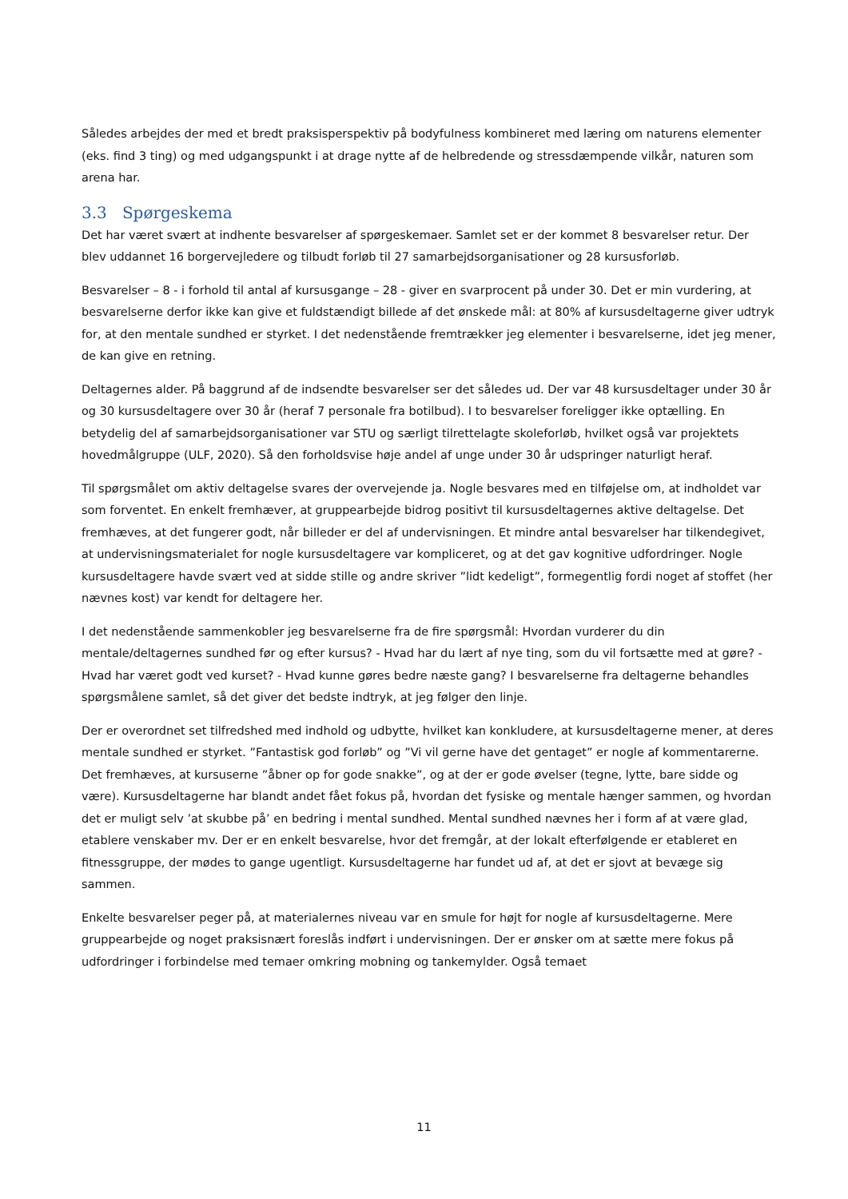Således arbejdes der med et bredt praksisperspektiv på bodyfulness kombineret med læring om naturens elementer (eks. find 3 ting) og med udgangspunkt i at drage nytte af de helbredende og stressdæmpende vilkår, naturen som arena har.
3.3 Spørgeskema
Det har været svært at indhente besvarelser af spørgeskemaer. Samlet set er der kommet 8 besvarelser retur. Der blev uddannet 16 borgervejledere og tilbudt forløb til 27 samarbejdsorganisationer og 28 kursusforløb.
Besvarelser – 8 - i forhold til antal af kursusgange – 28 - giver en svarprocent på under 30. Det er min vurdering, at besvarelserne derfor ikke kan give et fuldstændigt billede af det ønskede mål: at 80% af kursusdeltagerne giver udtryk for, at den mentale sundhed er styrket. I det nedenstående fremtrækker jeg elementer i besvarelserne, idet jeg mener, de kan give en retning.
Deltagernes alder. På baggrund af de indsendte besvarelser ser det således ud. Der var 48 kursusdeltager under 30 år og 30 kursusdeltagere over 30 år (heraf 7 personale fra botilbud). I to besvarelser foreligger ikke optælling. En betydelig del af samarbejdsorganisationer var STU og særligt tilrettelagte skoleforløb, hvilket også var projektets hovedmålgruppe (ULF, 2020). Så den forholdsvise høje andel af unge under 30 år udspringer naturligt heraf.
Til spørgsmålet om aktiv deltagelse svares der overvejende ja. Nogle besvares med en tilføjelse om, at indholdet var som forventet. En enkelt fremhæver, at gruppearbejde bidrog positivt til kursusdeltagernes aktive deltagelse. Det fremhæves, at det fungerer godt, når billeder er del af undervisningen. Et mindre antal besvarelser har tilkendegivet, at undervisningsmaterialet for nogle kursusdeltagere var kompliceret, og at det gav kognitive udfordringer. Nogle kursusdeltagere havde svært ved at sidde stille og andre skriver ”lidt kedeligt”, formegentlig fordi noget af stoffet (her nævnes kost) var kendt for deltagere her.
I det nedenstående sammenkobler jeg besvarelserne fra de fire spørgsmål: Hvordan vurderer du din mentale/deltagernes sundhed før og efter kursus? - Hvad har du lært af nye ting, som du vil fortsætte med at gøre? - Hvad har været godt ved kurset? - Hvad kunne gøres bedre næste gang? I besvarelserne fra deltagerne behandles spørgsmålene samlet, så det giver det bedste indtryk, at jeg følger den linje.
Der er overordnet set tilfredshed med indhold og udbytte, hvilket kan konkludere, at kursusdeltagerne mener, at deres mentale sundhed er styrket. ”Fantastisk god forløb” og ”Vi vil gerne have det gentaget” er nogle af kommentarerne. Det fremhæves, at kursuserne ”åbner op for gode snakke”, og at der er gode øvelser (tegne, lytte, bare sidde og være). Kursusdeltagerne har blandt andet fået fokus på, hvordan det fysiske og mentale hænger sammen, og hvordan det er muligt selv ’at skubbe på’ en bedring i mental sundhed. Mental sundhed nævnes her i form af at være glad, etablere venskaber mv. Der er en enkelt besvarelse, hvor det fremgår, at der lokalt efterfølgende er etableret en fitnessgruppe, der mødes to gange ugentligt. Kursusdeltagerne har fundet ud af, at det er sjovt at bevæge sig sammen.
Enkelte besvarelser peger på, at materialernes niveau var en smule for højt for nogle af kursusdeltagerne. Mere gruppearbejde og noget praksisnært foreslås indført i undervisningen. Der er ønsker om at sætte mere fokus på udfordringer i forbindelse med temaer omkring mobning og tankemylder. Også temaet
11